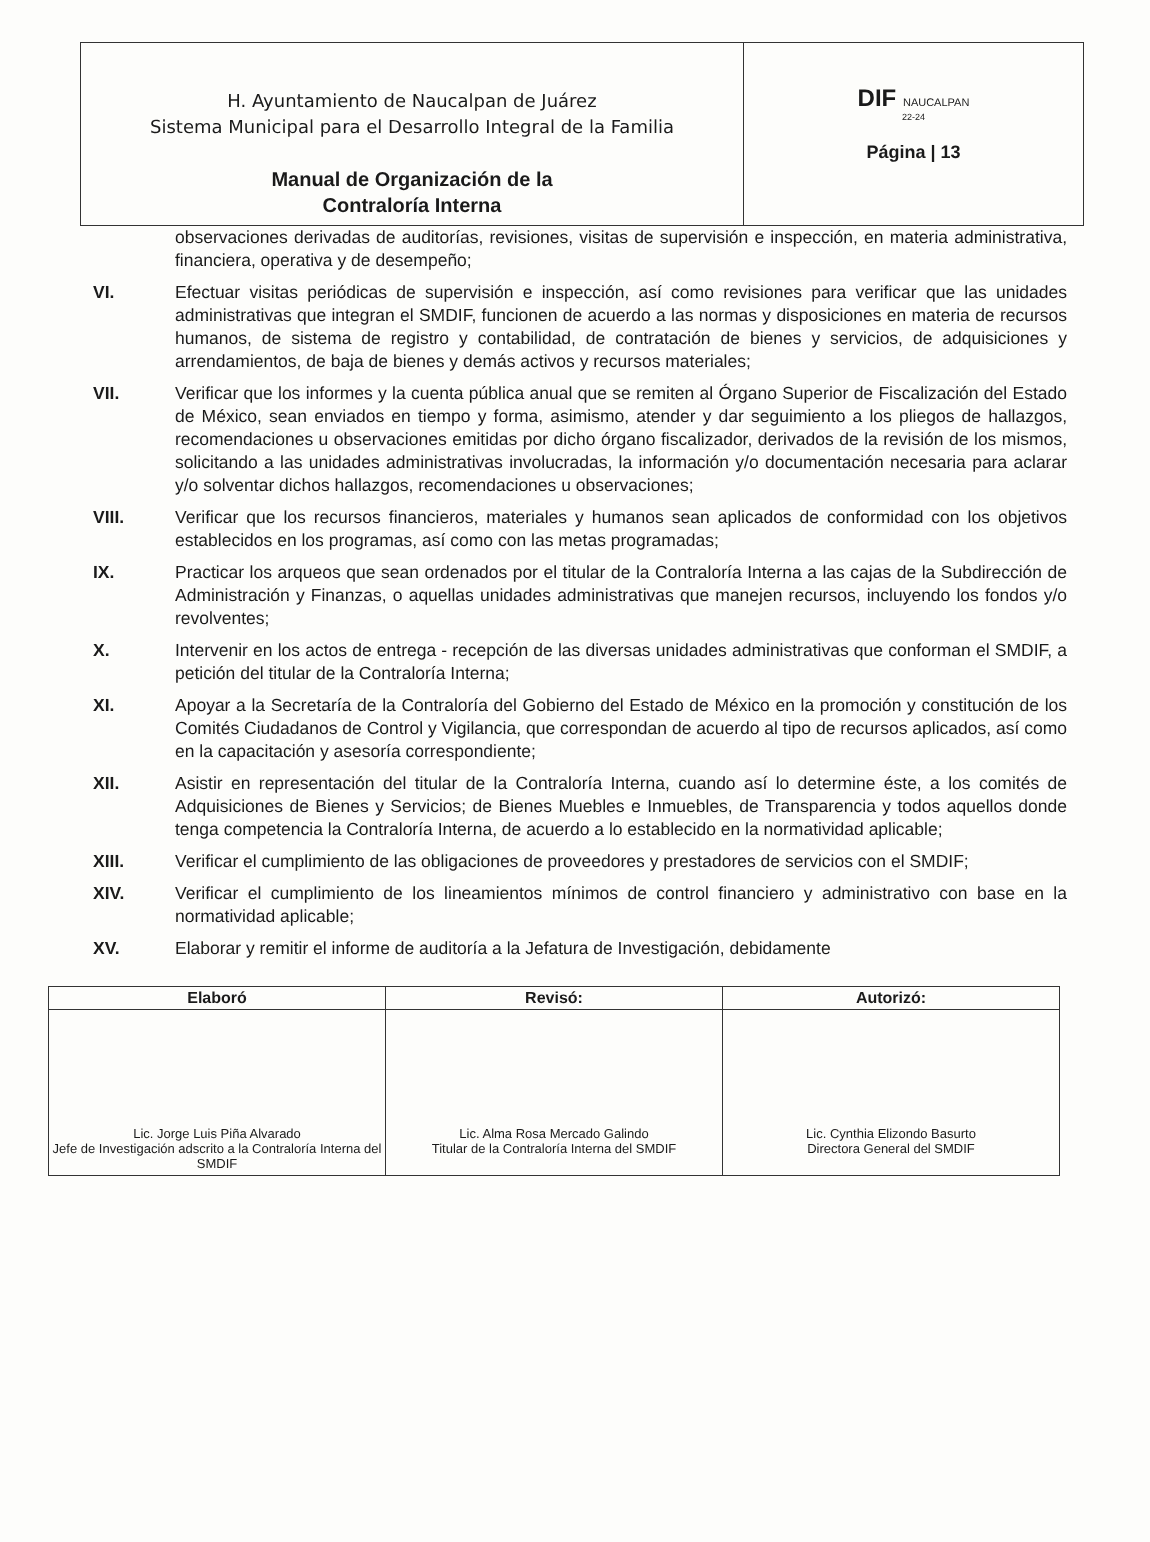| H. Ayuntamiento de Naucalpan de Juárez Sistema Municipal para el Desarrollo Integral de la Familia Manual de Organización de la Contraloría Interna | DIF NAUCALPAN 22-24 Página / 13 |
observaciones derivadas de auditorías, revisiones, visitas de supervisión e inspección, en materia administrativa, financiera, operativa y de desempeño;
VI. Efectuar visitas periódicas de supervisión e inspección, así como revisiones para verificar que las unidades administrativas que integran el SMDIF, funcionen de acuerdo a las normas y disposiciones en materia de recursos humanos, de sistema de registro y contabilidad, de contratación de bienes y servicios, de adquisiciones y arrendamientos, de baja de bienes y demás activos y recursos materiales;
VII. Verificar que los informes y la cuenta pública anual que se remiten al Órgano Superior de Fiscalización del Estado de México, sean enviados en tiempo y forma, asimismo, atender y dar seguimiento a los pliegos de hallazgos, recomendaciones u observaciones emitidas por dicho órgano fiscalizador, derivados de la revisión de los mismos, solicitando a las unidades administrativas involucradas, la información y/o documentación necesaria para aclarar y/o solventar dichos hallazgos, recomendaciones u observaciones;
VIII. Verificar que los recursos financieros, materiales y humanos sean aplicados de conformidad con los objetivos establecidos en los programas, así como con las metas programadas;
IX. Practicar los arqueos que sean ordenados por el titular de la Contraloría Interna a las cajas de la Subdirección de Administración y Finanzas, o aquellas unidades administrativas que manejen recursos, incluyendo los fondos y/o revolventes;
X. Intervenir en los actos de entrega - recepción de las diversas unidades administrativas que conforman el SMDIF, a petición del titular de la Contraloría Interna;
XI. Apoyar a la Secretaría de la Contraloría del Gobierno del Estado de México en la promoción y constitución de los Comités Ciudadanos de Control y Vigilancia, que correspondan de acuerdo al tipo de recursos aplicados, así como en la capacitación y asesoría correspondiente;
XII. Asistir en representación del titular de la Contraloría Interna, cuando así lo determine éste, a los comités de Adquisiciones de Bienes y Servicios; de Bienes Muebles e Inmuebles, de Transparencia y todos aquellos donde tenga competencia la Contraloría Interna, de acuerdo a lo establecido en la normatividad aplicable;
XIII. Verificar el cumplimiento de las obligaciones de proveedores y prestadores de servicios con el SMDIF;
XIV. Verificar el cumplimiento de los lineamientos mínimos de control financiero y administrativo con base en la normatividad aplicable;
XV. Elaborar y remitir el informe de auditoría a la Jefatura de Investigación, debidamente
| Elaboró | Revisó: | Autorizó: |
| --- | --- | --- |
| Lic. Jorge Luis Piña Alvarado Jefe de Investigación adscrito a la Contraloría Interna del SMDIF | Lic. Alma Rosa Mercado Galindo Titular de la Contraloría Interna del SMDIF | Lic. Cynthia Elizondo Basurto Directora General del SMDIF |